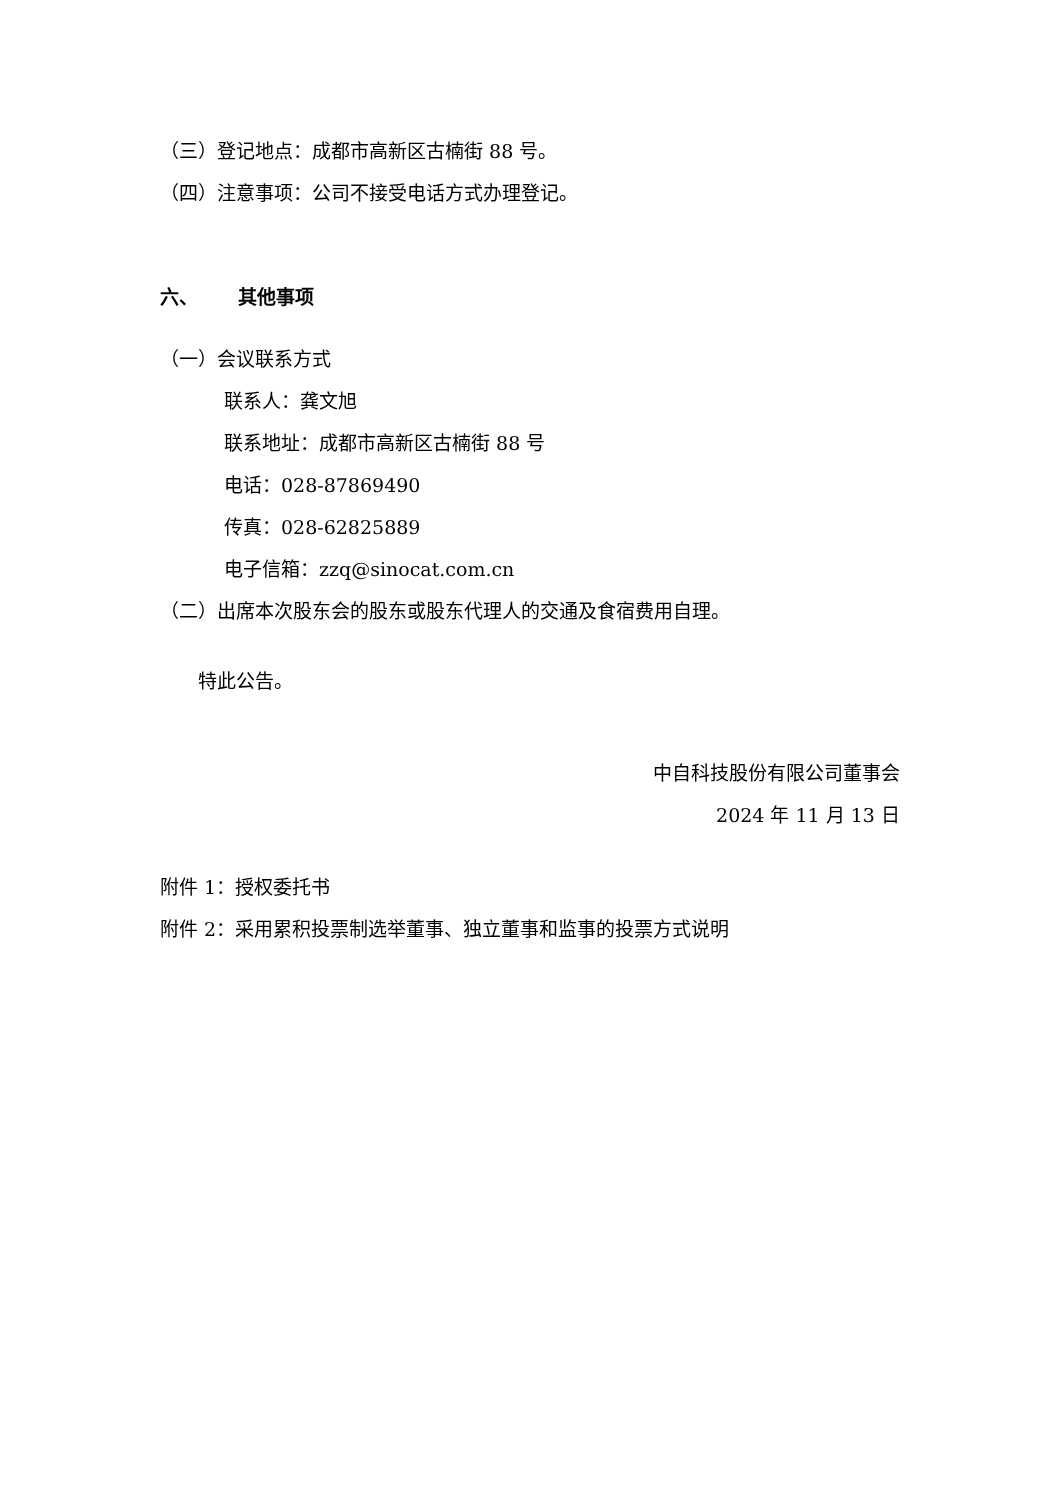（三）登记地点：成都市高新区古楠街 88 号。
（四）注意事项：公司不接受电话方式办理登记。
六、 其他事项
（一）会议联系方式
联系人：龚文旭
联系地址：成都市高新区古楠街 88 号
电话：028-87869490
传真：028-62825889
电子信箱：zzq@sinocat.com.cn
（二）出席本次股东会的股东或股东代理人的交通及食宿费用自理。
特此公告。
中自科技股份有限公司董事会
2024 年 11 月 13 日
附件 1：授权委托书
附件 2：采用累积投票制选举董事、独立董事和监事的投票方式说明